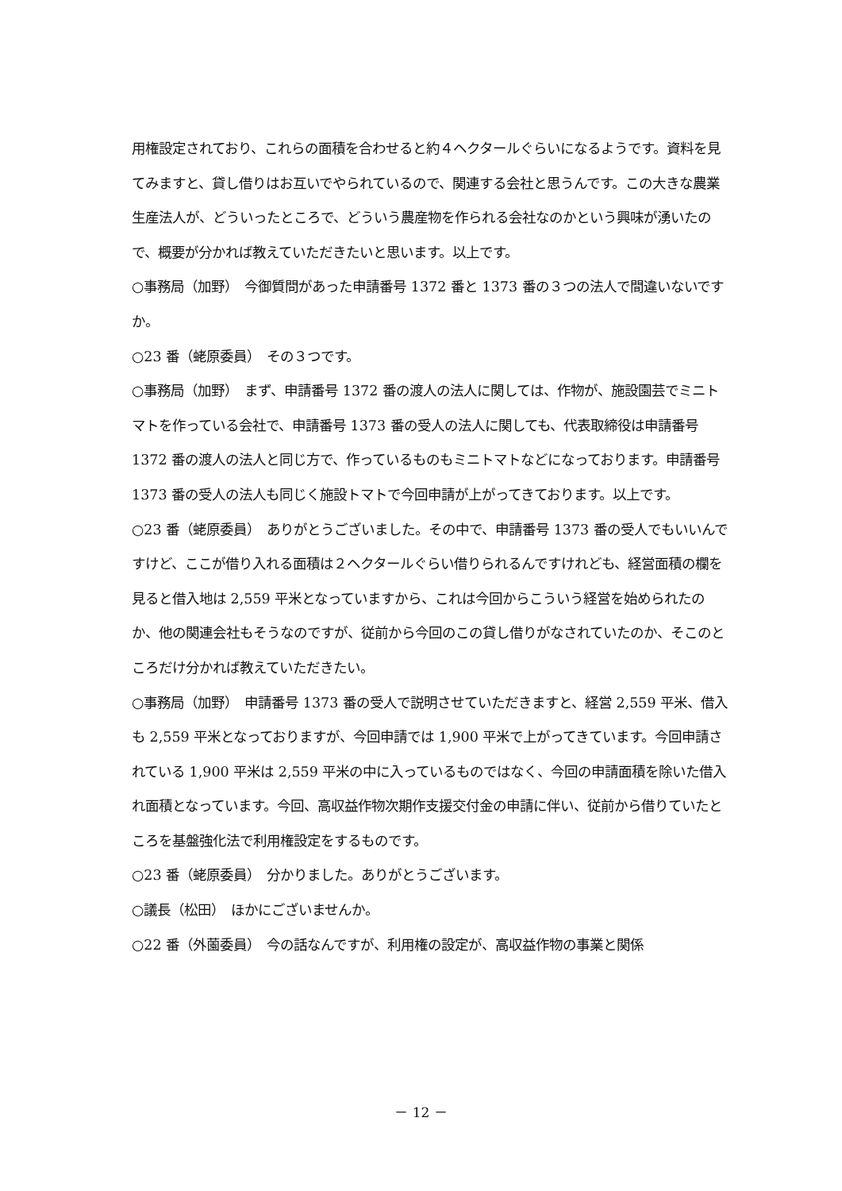用権設定されており、これらの面積を合わせると約４ヘクタールぐらいになるようです。資料を見てみますと、貸し借りはお互いでやられているので、関連する会社と思うんです。この大きな農業生産法人が、どういったところで、どういう農産物を作られる会社なのかという興味が湧いたので、概要が分かれば教えていただきたいと思います。以上です。
○事務局（加野）　今御質問があった申請番号 1372 番と 1373 番の３つの法人で間違いないですか。
○23 番（蛯原委員）　その３つです。
○事務局（加野）　まず、申請番号 1372 番の渡人の法人に関しては、作物が、施設園芸でミニトマトを作っている会社で、申請番号 1373 番の受人の法人に関しても、代表取締役は申請番号 1372 番の渡人の法人と同じ方で、作っているものもミニトマトなどになっております。申請番号 1373 番の受人の法人も同じく施設トマトで今回申請が上がってきております。以上です。
○23 番（蛯原委員）　ありがとうございました。その中で、申請番号 1373 番の受人でもいいんですけど、ここが借り入れる面積は２ヘクタールぐらい借りられるんですけれども、経営面積の欄を見ると借入地は 2,559 平米となっていますから、これは今回からこういう経営を始められたのか、他の関連会社もそうなのですが、従前から今回のこの貸し借りがなされていたのか、そこのところだけ分かれば教えていただきたい。
○事務局（加野）　申請番号 1373 番の受人で説明させていただきますと、経営 2,559 平米、借入も 2,559 平米となっておりますが、今回申請では 1,900 平米で上がってきています。今回申請されている 1,900 平米は 2,559 平米の中に入っているものではなく、今回の申請面積を除いた借入れ面積となっています。今回、高収益作物次期作支援交付金の申請に伴い、従前から借りていたところを基盤強化法で利用権設定をするものです。
○23 番（蛯原委員）　分かりました。ありがとうございます。
○議長（松田）　ほかにございませんか。
○22 番（外薗委員）　今の話なんですが、利用権の設定が、高収益作物の事業と関係
－ 12 －